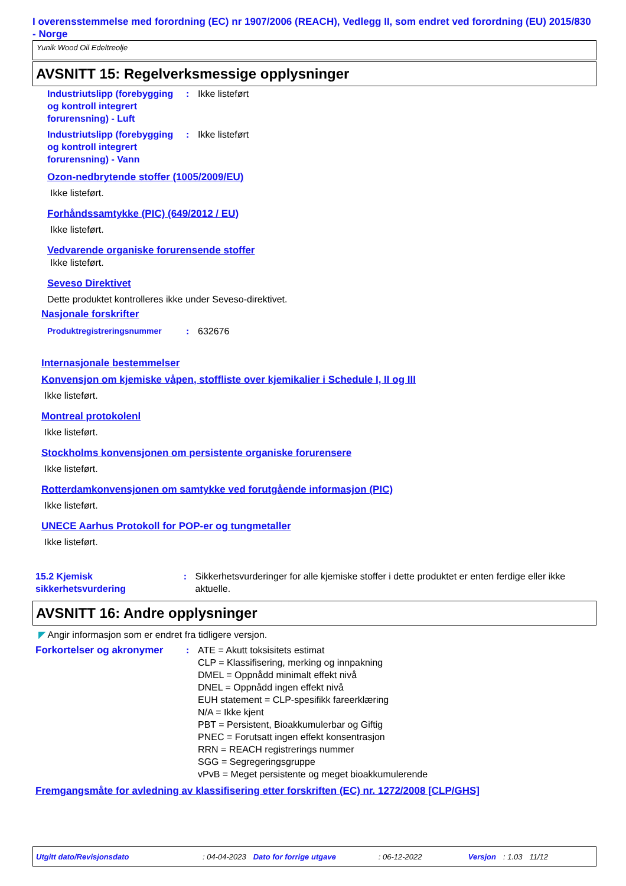I overensstemmelse med forordning (EC) nr 1907/2006 (REACH), Vedlegg II, som endret ved forordning (EU) 2015/830 - Norge
Yunik Wood Oil Edeltreolje
AVSNITT 15: Regelverksmessige opplysninger
Industriutslipp (forebygging og kontroll integrert forurensning) - Luft
: Ikke listeført
Industriutslipp (forebygging og kontroll integrert forurensning) - Vann
: Ikke listeført
Ozon-nedbrytende stoffer (1005/2009/EU)
Ikke listeført.
Forhåndssamtykke (PIC) (649/2012 / EU)
Ikke listeført.
Vedvarende organiske forurensende stoffer
Ikke listeført.
Seveso Direktivet
Dette produktet kontrolleres ikke under Seveso-direktivet.
Nasjonale forskrifter
Produktregistreringsnummer : 632676
Internasjonale bestemmelser
Konvensjon om kjemiske våpen, stoffliste over kjemikalier i Schedule I, II og III
Ikke listeført.
Montreal protokolenl
Ikke listeført.
Stockholms konvensjonen om persistente organiske forurensere
Ikke listeført.
Rotterdamkonvensjonen om samtykke ved forutgående informasjon (PIC)
Ikke listeført.
UNECE Aarhus Protokoll for POP-er og tungmetaller
Ikke listeført.
15.2 Kjemisk sikkerhetsvurdering
: Sikkerhetsvurderinger for alle kjemiske stoffer i dette produktet er enten ferdige eller ikke aktuelle.
AVSNITT 16: Andre opplysninger
◤ Angir informasjon som er endret fra tidligere versjon.
Forkortelser og akronymer : ATE = Akutt toksisitets estimat
CLP = Klassifisering, merking og innpakning
DMEL = Oppnådd minimalt effekt nivå
DNEL = Oppnådd ingen effekt nivå
EUH statement = CLP-spesifikk fareerklæring
N/A = Ikke kjent
PBT = Persistent, Bioakkumulerbar og Giftig
PNEC = Forutsatt ingen effekt konsentrasjon
RRN = REACH registrerings nummer
SGG = Segregeringsgruppe
vPvB = Meget persistente og meget bioakkumulerende
Fremgangsmåte for avledning av klassifisering etter forskriften (EC) nr. 1272/2008 [CLP/GHS]
Utgitt dato/Revisjonsdato: 04-04-2023 Dato for forrige utgave: 06-12-2022 Versjon: 1.03 11/12